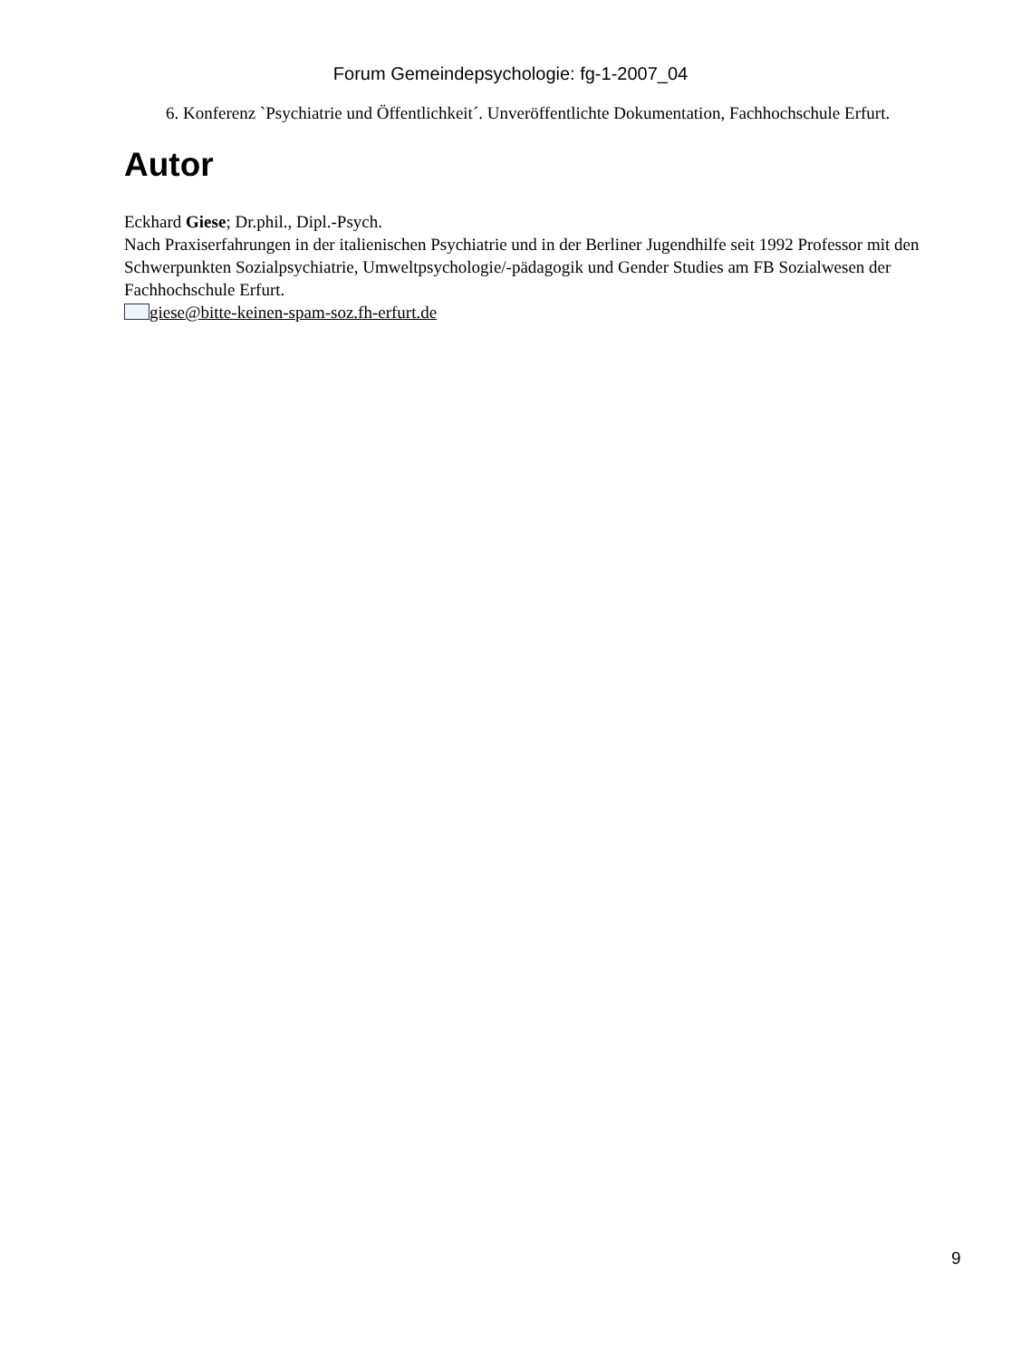Forum Gemeindepsychologie: fg-1-2007_04
6. Konferenz `Psychiatrie und Öffentlichkeit´. Unveröffentlichte Dokumentation, Fachhochschule Erfurt.
Autor
Eckhard Giese; Dr.phil., Dipl.-Psych.
Nach Praxiserfahrungen in der italienischen Psychiatrie und in der Berliner Jugendhilfe seit 1992 Professor mit den Schwerpunkten Sozialpsychiatrie, Umweltpsychologie/-pädagogik und Gender Studies am FB Sozialwesen der Fachhochschule Erfurt.
giese@bitte-keinen-spam-soz.fh-erfurt.de
9